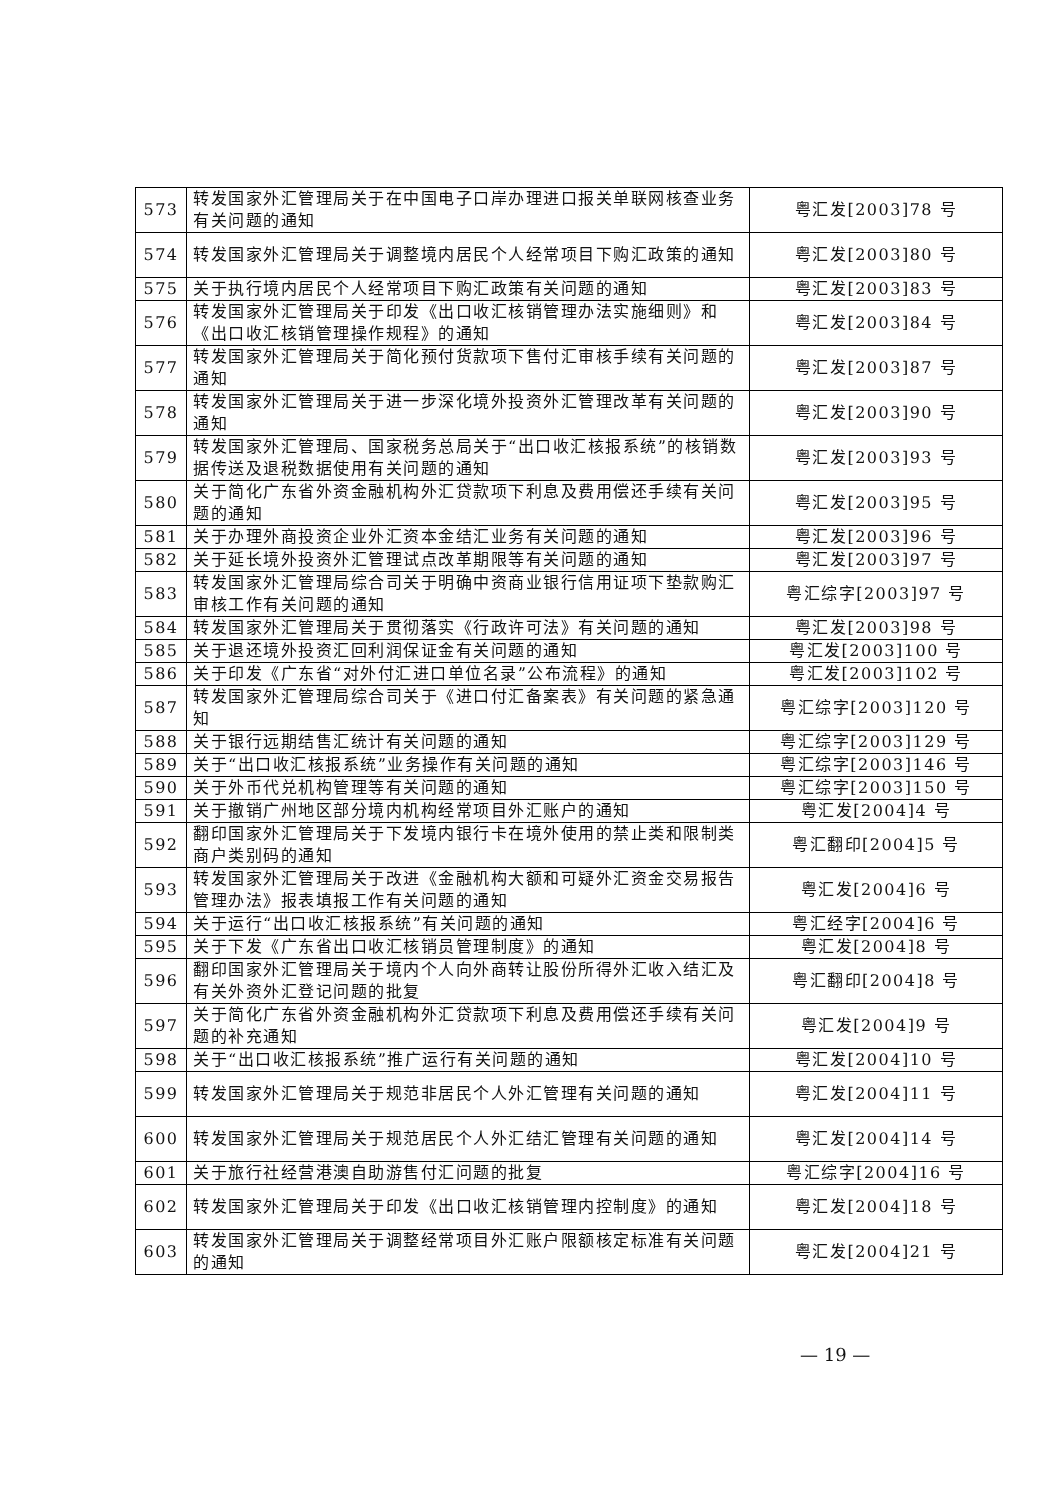| 573 | 转发国家外汇管理局关于在中国电子口岸办理进口报关单联网核查业务有关问题的通知 | 粤汇发[2003]78 号 |
| 574 | 转发国家外汇管理局关于调整境内居民个人经常项目下购汇政策的通知 | 粤汇发[2003]80 号 |
| 575 | 关于执行境内居民个人经常项目下购汇政策有关问题的通知 | 粤汇发[2003]83 号 |
| 576 | 转发国家外汇管理局关于印发《出口收汇核销管理办法实施细则》和《出口收汇核销管理操作规程》的通知 | 粤汇发[2003]84 号 |
| 577 | 转发国家外汇管理局关于简化预付货款项下售付汇审核手续有关问题的通知 | 粤汇发[2003]87 号 |
| 578 | 转发国家外汇管理局关于进一步深化境外投资外汇管理改革有关问题的通知 | 粤汇发[2003]90 号 |
| 579 | 转发国家外汇管理局、国家税务总局关于“出口收汇核报系统”的核销数据传送及退税数据使用有关问题的通知 | 粤汇发[2003]93 号 |
| 580 | 关于简化广东省外资金融机构外汇贷款项下利息及费用偿还手续有关问题的通知 | 粤汇发[2003]95 号 |
| 581 | 关于办理外商投资企业外汇资本金结汇业务有关问题的通知 | 粤汇发[2003]96 号 |
| 582 | 关于延长境外投资外汇管理试点改革期限等有关问题的通知 | 粤汇发[2003]97 号 |
| 583 | 转发国家外汇管理局综合司关于明确中资商业银行信用证项下垫款购汇审核工作有关问题的通知 | 粤汇综字[2003]97 号 |
| 584 | 转发国家外汇管理局关于贯彻落实《行政许可法》有关问题的通知 | 粤汇发[2003]98 号 |
| 585 | 关于退还境外投资汇回利润保证金有关问题的通知 | 粤汇发[2003]100 号 |
| 586 | 关于印发《广东省“对外付汇进口单位名录”公布流程》的通知 | 粤汇发[2003]102 号 |
| 587 | 转发国家外汇管理局综合司关于《进口付汇备案表》有关问题的紧急通知 | 粤汇综字[2003]120 号 |
| 588 | 关于银行远期结售汇统计有关问题的通知 | 粤汇综字[2003]129 号 |
| 589 | 关于“出口收汇核报系统”业务操作有关问题的通知 | 粤汇综字[2003]146 号 |
| 590 | 关于外币代兑机构管理等有关问题的通知 | 粤汇综字[2003]150 号 |
| 591 | 关于撤销广州地区部分境内机构经常项目外汇账户的通知 | 粤汇发[2004]4 号 |
| 592 | 翻印国家外汇管理局关于下发境内银行卡在境外使用的禁止类和限制类商户类别码的通知 | 粤汇翻印[2004]5 号 |
| 593 | 转发国家外汇管理局关于改进《金融机构大额和可疑外汇资金交易报告管理办法》报表填报工作有关问题的通知 | 粤汇发[2004]6 号 |
| 594 | 关于运行“出口收汇核报系统”有关问题的通知 | 粤汇经字[2004]6 号 |
| 595 | 关于下发《广东省出口收汇核销员管理制度》的通知 | 粤汇发[2004]8 号 |
| 596 | 翻印国家外汇管理局关于境内个人向外商转让股份所得外汇收入结汇及有关外资外汇登记问题的批复 | 粤汇翻印[2004]8 号 |
| 597 | 关于简化广东省外资金融机构外汇贷款项下利息及费用偿还手续有关问题的补充通知 | 粤汇发[2004]9 号 |
| 598 | 关于“出口收汇核报系统”推广运行有关问题的通知 | 粤汇发[2004]10 号 |
| 599 | 转发国家外汇管理局关于规范非居民个人外汇管理有关问题的通知 | 粤汇发[2004]11 号 |
| 600 | 转发国家外汇管理局关于规范居民个人外汇结汇管理有关问题的通知 | 粤汇发[2004]14 号 |
| 601 | 关于旅行社经营港澳自助游售付汇问题的批复 | 粤汇综字[2004]16 号 |
| 602 | 转发国家外汇管理局关于印发《出口收汇核销管理内控制度》的通知 | 粤汇发[2004]18 号 |
| 603 | 转发国家外汇管理局关于调整经常项目外汇账户限额核定标准有关问题的通知 | 粤汇发[2004]21 号 |
— 19 —